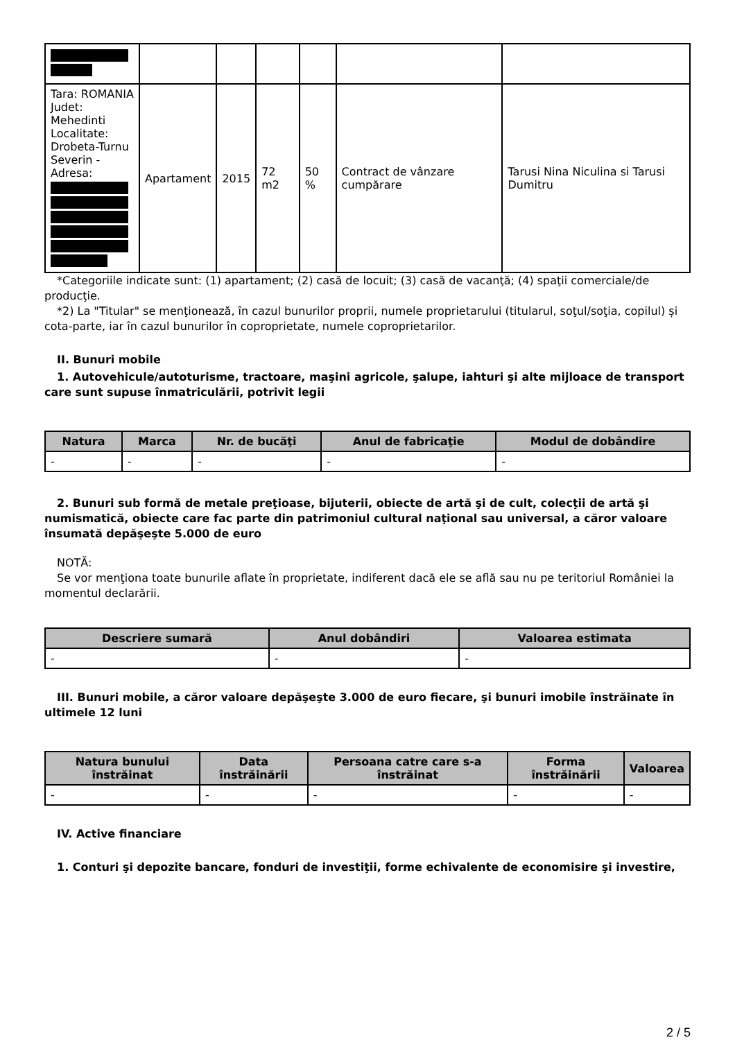| Tara: ROMANIA Judet: Mehedinti Localitate: Drobeta-Turnu Severin - Adresa: | Apartament | 2015 | 72 m2 | 50 % | Contract de vânzare cumpărare | Tarusi Nina Niculina si Tarusi Dumitru |
*Categoriile indicate sunt: (1) apartament; (2) casă de locuit; (3) casă de vacanţă; (4) spaţii comerciale/de producţie.
*2) La "Titular" se menţionează, în cazul bunurilor proprii, numele proprietarului (titularul, soţul/soţia, copilul) și cota-parte, iar în cazul bunurilor în coproprietate, numele coproprietarilor.
II. Bunuri mobile
1. Autovehicule/autoturisme, tractoare, maşini agricole, şalupe, iahturi şi alte mijloace de transport care sunt supuse înmatriculării, potrivit legii
| Natura | Marca | Nr. de bucăţi | Anul de fabricaţie | Modul de dobândire |
| --- | --- | --- | --- | --- |
| - | - | - | - | - |
2. Bunuri sub formă de metale preţioase, bijuterii, obiecte de artă şi de cult, colecţii de artă şi numismatică, obiecte care fac parte din patrimoniul cultural naţional sau universal, a căror valoare însumată depăşeşte 5.000 de euro
NOTĂ:
Se vor menţiona toate bunurile aflate în proprietate, indiferent dacă ele se află sau nu pe teritoriul României la momentul declarării.
| Descriere sumară | Anul dobândiri | Valoarea estimata |
| --- | --- | --- |
| - | - | - |
III. Bunuri mobile, a căror valoare depăşeşte 3.000 de euro fiecare, şi bunuri imobile înstrăinate în ultimele 12 luni
| Natura bunului înstrăinat | Data înstrăinării | Persoana catre care s-a înstrăinat | Forma înstrăinării | Valoarea |
| --- | --- | --- | --- | --- |
| - | - | - | - | - |
IV. Active financiare
1. Conturi şi depozite bancare, fonduri de investiţii, forme echivalente de economisire şi investire,
2 / 5